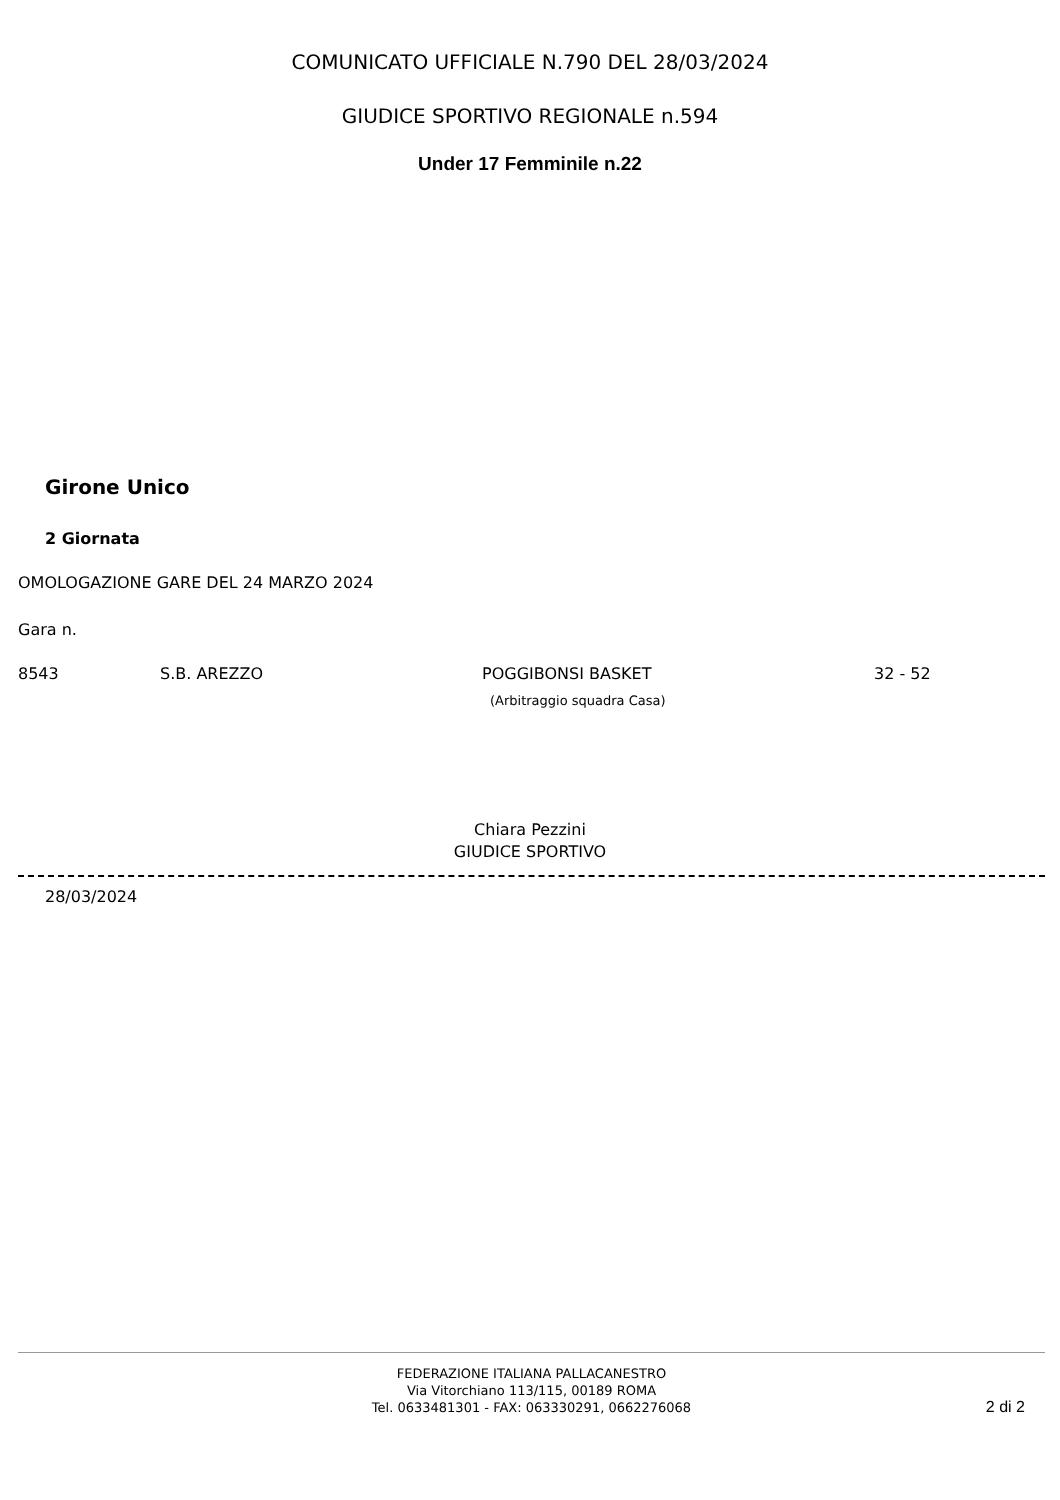COMUNICATO UFFICIALE N.790 DEL 28/03/2024
GIUDICE SPORTIVO REGIONALE n.594
Under 17 Femminile n.22
Girone Unico
2 Giornata
OMOLOGAZIONE GARE DEL 24 MARZO 2024
Gara n.
8543 S.B. AREZZO POGGIBONSI BASKET
(Arbitraggio squadra Casa) 32 - 52
Chiara Pezzini
GIUDICE SPORTIVO
28/03/2024
FEDERAZIONE ITALIANA PALLACANESTRO
Via Vitorchiano 113/115, 00189 ROMA
Tel. 0633481301 - FAX: 063330291, 0662276068
2 di 2